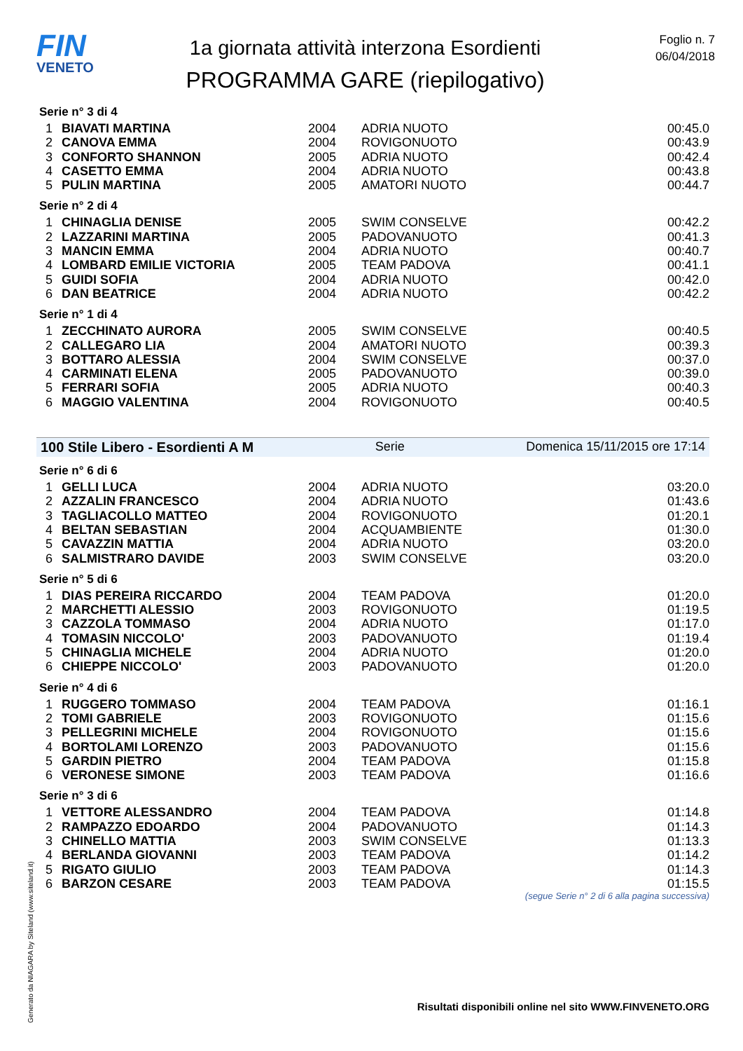FIN
VENETO
1a giornata attività interzona Esordienti
PROGRAMMA GARE (riepilogativo)
Foglio n. 7
06/04/2018
Serie n° 3 di 4
| 1 | BIAVATI MARTINA | 2004 | ADRIA NUOTO | 00:45.0 |
| 2 | CANOVA EMMA | 2004 | ROVIGONUOTO | 00:43.9 |
| 3 | CONFORTO SHANNON | 2005 | ADRIA NUOTO | 00:42.4 |
| 4 | CASETTO EMMA | 2004 | ADRIA NUOTO | 00:43.8 |
| 5 | PULIN MARTINA | 2005 | AMATORI NUOTO | 00:44.7 |
Serie n° 2 di 4
| 1 | CHINAGLIA DENISE | 2005 | SWIM CONSELVE | 00:42.2 |
| 2 | LAZZARINI MARTINA | 2005 | PADOVANUOTO | 00:41.3 |
| 3 | MANCIN EMMA | 2004 | ADRIA NUOTO | 00:40.7 |
| 4 | LOMBARD EMILIE VICTORIA | 2005 | TEAM PADOVA | 00:41.1 |
| 5 | GUIDI SOFIA | 2004 | ADRIA NUOTO | 00:42.0 |
| 6 | DAN BEATRICE | 2004 | ADRIA NUOTO | 00:42.2 |
Serie n° 1 di 4
| 1 | ZECCHINATO AURORA | 2005 | SWIM CONSELVE | 00:40.5 |
| 2 | CALLEGARO LIA | 2004 | AMATORI NUOTO | 00:39.3 |
| 3 | BOTTARO ALESSIA | 2004 | SWIM CONSELVE | 00:37.0 |
| 4 | CARMINATI ELENA | 2005 | PADOVANUOTO | 00:39.0 |
| 5 | FERRARI SOFIA | 2005 | ADRIA NUOTO | 00:40.3 |
| 6 | MAGGIO VALENTINA | 2004 | ROVIGONUOTO | 00:40.5 |
100 Stile Libero - Esordienti A M Serie Domenica 15/11/2015 ore 17:14
Serie n° 6 di 6
| 1 | GELLI LUCA | 2004 | ADRIA NUOTO | 03:20.0 |
| 2 | AZZALIN FRANCESCO | 2004 | ADRIA NUOTO | 01:43.6 |
| 3 | TAGLIACOLLO MATTEO | 2004 | ROVIGONUOTO | 01:20.1 |
| 4 | BELTAN SEBASTIAN | 2004 | ACQUAMBIENTE | 01:30.0 |
| 5 | CAVAZZIN MATTIA | 2004 | ADRIA NUOTO | 03:20.0 |
| 6 | SALMISTRARO DAVIDE | 2003 | SWIM CONSELVE | 03:20.0 |
Serie n° 5 di 6
| 1 | DIAS PEREIRA RICCARDO | 2004 | TEAM PADOVA | 01:20.0 |
| 2 | MARCHETTI ALESSIO | 2003 | ROVIGONUOTO | 01:19.5 |
| 3 | CAZZOLA TOMMASO | 2004 | ADRIA NUOTO | 01:17.0 |
| 4 | TOMASIN NICCOLO' | 2003 | PADOVANUOTO | 01:19.4 |
| 5 | CHINAGLIA MICHELE | 2004 | ADRIA NUOTO | 01:20.0 |
| 6 | CHIEPPE NICCOLO' | 2003 | PADOVANUOTO | 01:20.0 |
Serie n° 4 di 6
| 1 | RUGGERO TOMMASO | 2004 | TEAM PADOVA | 01:16.1 |
| 2 | TOMI GABRIELE | 2003 | ROVIGONUOTO | 01:15.6 |
| 3 | PELLEGRINI MICHELE | 2004 | ROVIGONUOTO | 01:15.6 |
| 4 | BORTOLAMI LORENZO | 2003 | PADOVANUOTO | 01:15.6 |
| 5 | GARDIN PIETRO | 2004 | TEAM PADOVA | 01:15.8 |
| 6 | VERONESE SIMONE | 2003 | TEAM PADOVA | 01:16.6 |
Serie n° 3 di 6
| 1 | VETTORE ALESSANDRO | 2004 | TEAM PADOVA | 01:14.8 |
| 2 | RAMPAZZO EDOARDO | 2004 | PADOVANUOTO | 01:14.3 |
| 3 | CHINELLO MATTIA | 2003 | SWIM CONSELVE | 01:13.3 |
| 4 | BERLANDA GIOVANNI | 2003 | TEAM PADOVA | 01:14.2 |
| 5 | RIGATO GIULIO | 2003 | TEAM PADOVA | 01:14.3 |
| 6 | BARZON CESARE | 2003 | TEAM PADOVA | 01:15.5 |
(segue Serie n° 2 di 6 alla pagina successiva)
Generato da NIAGARA by Siteland (www.siteland.it)
Risultati disponibili online nel sito WWW.FINVENETO.ORG